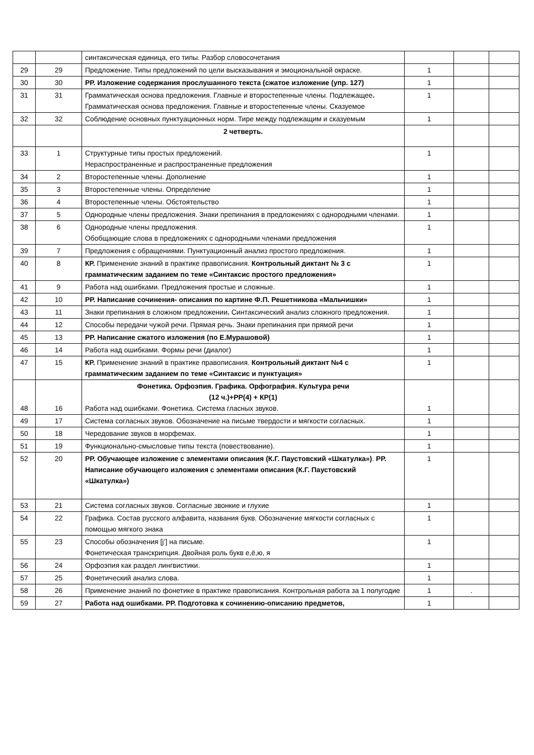| | | синтаксическая единица, его типы. Разбор словосочетания | | | |
| 29 | 29 | Предложение. Типы предложений по цели высказывания и эмоциональной окраске. | 1 | | |
| 30 | 30 | РР. Изложение содержания прослушанного текста (сжатое изложение (упр. 127) | 1 | | |
| 31 | 31 | Грамматическая основа предложения. Главные и второстепенные члены. Подлежащее . Грамматическая основа предложения. Главные и второстепенные члены. Сказуемое | 1 | | |
| 32 | 32 | Соблюдение основных пунктуационных норм. Тире между подлежащим и сказуемым | 1 | | |
| | | 2 четверть. | | | |
| 33 | 1 | Структурные типы простых предложений. Нераспространенные и распространенные предложения | 1 | | |
| 34 | 2 | Второстепенные члены. Дополнение | 1 | | |
| 35 | 3 | Второстепенные члены. Определение | 1 | | |
| 36 | 4 | Второстепенные члены. Обстоятельство | 1 | | |
| 37 | 5 | Однородные члены предложения. Знаки препинания в предложениях с однородными членами. | 1 | | |
| 38 | 6 | Однородные члены предложения. Обобщающие слова в предложениях с однородными членами предложения | 1 | | |
| 39 | 7 | Предложения с обращениями. Пунктуационный анализ простого предложения. | 1 | | |
| 40 | 8 | КР. Применение знаний в практике правописания. Контрольный диктант № 3 с грамматическим заданием по теме «Синтаксис простого предложения» | 1 | | |
| 41 | 9 | Работа над ошибками. Предложения простые и сложные. | 1 | | |
| 42 | 10 | РР. Написание сочинения- описания по картине Ф.П. Решетникова «Мальчишки» | 1 | | |
| 43 | 11 | Знаки препинания в сложном предложении . Синтаксический анализ сложного предложения. | 1 | | |
| 44 | 12 | Способы передачи чужой речи. Прямая речь. Знаки препинания при прямой речи | 1 | | |
| 45 | 13 | РР. Написание сжатого изложения (по Е.Мурашовой) | 1 | | |
| 46 | 14 | Работа над ошибками. Формы речи (диалог) | 1 | | |
| 47 | 15 | КР. Применение знаний в практике правописания. Контрольный диктант №4 с грамматическим заданием по теме «Синтаксис и пунктуация» | 1 | | |
| 48 | 16 | Фонетика. Орфоэпия. Графика. Орфография. Культура речи (12 ч.)+РР(4) + КР(1) Работа над ошибками. Фонетика. Система гласных звуков. | 1 | | |
| 49 | 17 | Система согласных звуков. Обозначение на письме твердости и мягкости согласных. | 1 | | |
| 50 | 18 | Чередование звуков в морфемах. | 1 | | |
| 51 | 19 | Функционально-смысловые типы текста (повествование). | 1 | | |
| 52 | 20 | РР. Обучающее изложение с элементами описания (К.Г. Паустовский «Шкатулка») . РР. Написание обучающего изложения с элементами описания (К.Г. Паустовский «Шкатулка») | 1 | | |
| 53 | 21 | Система согласных звуков. Согласные звонкие и глухие | 1 | | |
| 54 | 22 | Графика. Состав русского алфавита, названия букв. Обозначение мягкости согласных с помощью мягкого знака | 1 | | |
| 55 | 23 | Способы обозначения [j’] на письме. Фонетическая транскрипция. Двойная роль букв е,ё,ю, я | 1 | | |
| 56 | 24 | Орфоэпия как раздел лингвистики. | 1 | | |
| 57 | 25 | Фонетический анализ слова. | 1 | | |
| 58 | 26 | Применение знаний по фонетике в практике правописания. Контрольная работа за 1 полугодие | 1 | . | |
| 59 | 27 | Работа над ошибками. РР. Подготовка к сочинению-описанию предметов, | 1 | | |